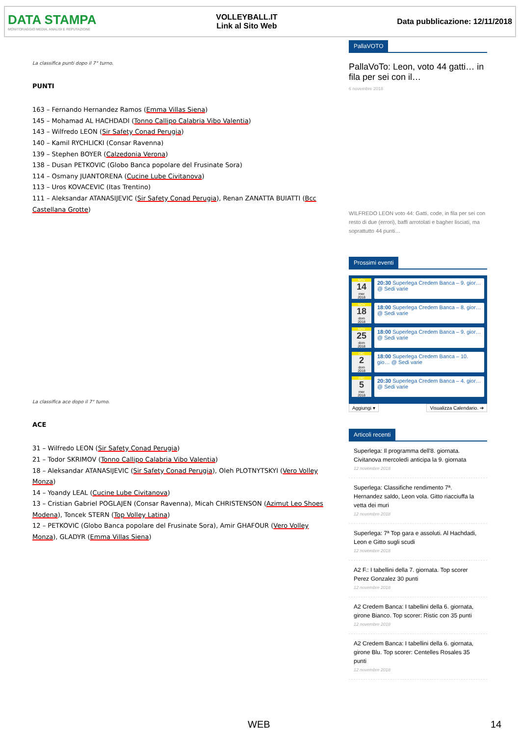DATA STAMPA
MONITORAGGIO MEDIA, ANALISI E REPUTAZIONE
VOLLEYBALL.IT
Link al Sito Web
Data pubblicazione: 12/11/2018
La classifica punti dopo il 7° turno.
PUNTI
163 – Fernando Hernandez Ramos (Emma Villas Siena)
145 – Mohamad AL HACHDADI (Tonno Callipo Calabria Vibo Valentia)
143 – Wilfredo LEON (Sir Safety Conad Perugia)
140 – Kamil RYCHLICKI (Consar Ravenna)
139 – Stephen BOYER (Calzedonia Verona)
138 – Dusan PETKOVIC (Globo Banca popolare del Frusinate Sora)
114 – Osmany JUANTORENA (Cucine Lube Civitanova)
113 – Uros KOVACEVIC (Itas Trentino)
111 – Aleksandar ATANASIJEVIC (Sir Safety Conad Perugia), Renan ZANATTA BUIATTI (Bcc Castellana Grotte)
La classifica ace dopo il 7° turno.
ACE
31 – Wilfredo LEON (Sir Safety Conad Perugia)
21 – Todor SKRIMOV (Tonno Callipo Calabria Vibo Valentia)
18 – Aleksandar ATANASIJEVIC (Sir Safety Conad Perugia), Oleh PLOTNYTSKYI (Vero Volley Monza)
14 – Yoandy LEAL (Cucine Lube Civitanova)
13 – Cristian Gabriel POGLAJEN (Consar Ravenna), Micah CHRISTENSON (Azimut Leo Shoes Modena), Toncek STERN (Top Volley Latina)
12 – PETKOVIC (Globo Banca popolare del Frusinate Sora), Amir GHAFOUR (Vero Volley Monza), GLADYR (Emma Villas Siena)
PallaVOTO
PallaVoTo: Leon, voto 44 gatti… in fila per sei con il…
6 novembre 2018
WILFREDO LEON voto 44: Gatti, code, in fila per sei con resto di due (errori), baffi arrotolati e bagher lisciati, ma soprattutto 44 punti…
Prossimi eventi
NOV
14
mer
2018
20:30 Superlega Credem Banca – 9. gior… @ Sedi varie
NOV
18
dom
2018
18:00 Superlega Credem Banca – 8. gior… @ Sedi varie
NOV
25
dom
2018
18:00 Superlega Credem Banca – 9. gior… @ Sedi varie
DIC
2
dom
2018
18:00 Superlega Credem Banca – 10. gio… @ Sedi varie
DIC
5
mer
2018
20:30 Superlega Credem Banca – 4. gior… @ Sedi varie
Aggiungi ▾ Visualizza Calendario. ➔
Articoli recenti
Superlega: Il programma dell'8. giornata. Civitanova mercoledì anticipa la 9. giornata
12 novembre 2018
Superlega: Classifiche rendimento 7ª. Hernandez saldo, Leon vola. Gitto riacciuffa la vetta dei muri
12 novembre 2018
Superlega: 7ª Top gara e assoluti. Al Hachdadi, Leon e Gitto sugli scudi
12 novembre 2018
A2 F.: I tabellini della 7. giornata. Top scorer Perez Gonzalez 30 punti
12 novembre 2018
A2 Credem Banca: I tabellini della 6. giornata, girone Bianco. Top scorer: Ristic con 35 punti
12 novembre 2018
A2 Credem Banca: I tabellini della 6. giornata, girone Blu. Top scorer: Centelles Rosales 35 punti
12 novembre 2018
WEB 14